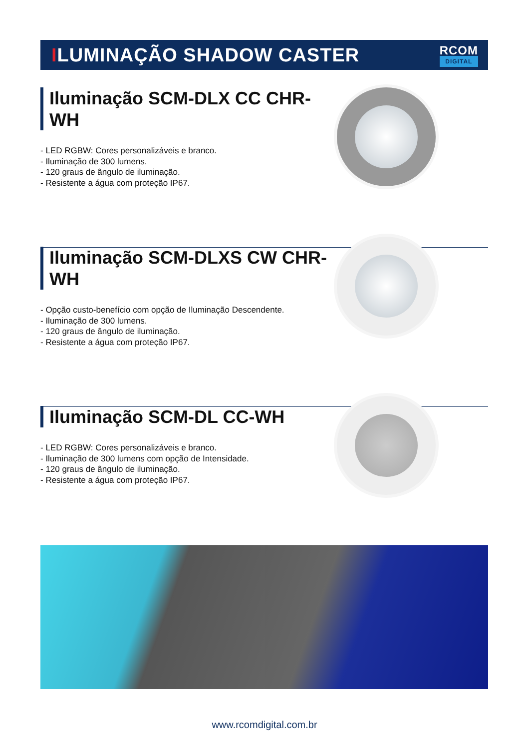ILUMINAÇÃO SHADOW CASTER
RCOM
DIGITAL
Iluminação SCM-DLX CC CHR-WH
- LED RGBW: Cores personalizáveis e branco.
- Iluminação de 300 lumens.
- 120 graus de ângulo de iluminação.
- Resistente a água com proteção IP67.
Iluminação SCM-DLXS CW CHR-WH
- Opção custo-benefício com opção de Iluminação Descendente.
- Iluminação de 300 lumens.
- 120 graus de ângulo de iluminação.
- Resistente a água com proteção IP67.
Iluminação SCM-DL CC-WH
- LED RGBW: Cores personalizáveis e branco.
- Iluminação de 300 lumens com opção de Intensidade.
- 120 graus de ângulo de iluminação.
- Resistente a água com proteção IP67.
www.rcomdigital.com.br